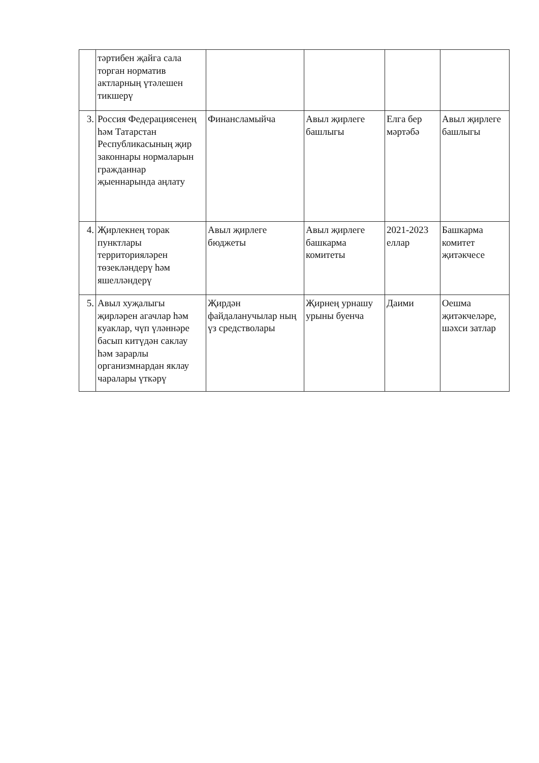| | тәртибен җайга сала торган норматив актларның үтәлешен тикшерү | | | | |
| 3. | Россия Федерациясенең һәм Татарстан Республикасының җир законнары нормаларын гражданнар җыеннарында аңлату | Финансламыйча | Авыл җирлеге башлыгы | Елга бер мәртәбә | Авыл җирлеге башлыгы |
| 4. | Җирлекнең торак пунктлары территорияләрен төзекләндерү һәм яшелләндерү | Авыл җирлеге бюджеты | Авыл җирлеге башкарма комитеты | 2021-2023 еллар | Башкарма комитет җитәкчесе |
| 5. | Авыл хуҗалыгы җирләрен агачлар һәм куаклар, чүп үләннәре басып китүдән саклау һәм зарарлы организмнардан яклау чаралары үткәрү | Җирдән файдаланучылар ның үз средстволары | Җирнең урнашу урыны буенча | Даими | Оешма җитәкчеләре, шәхси затлар |